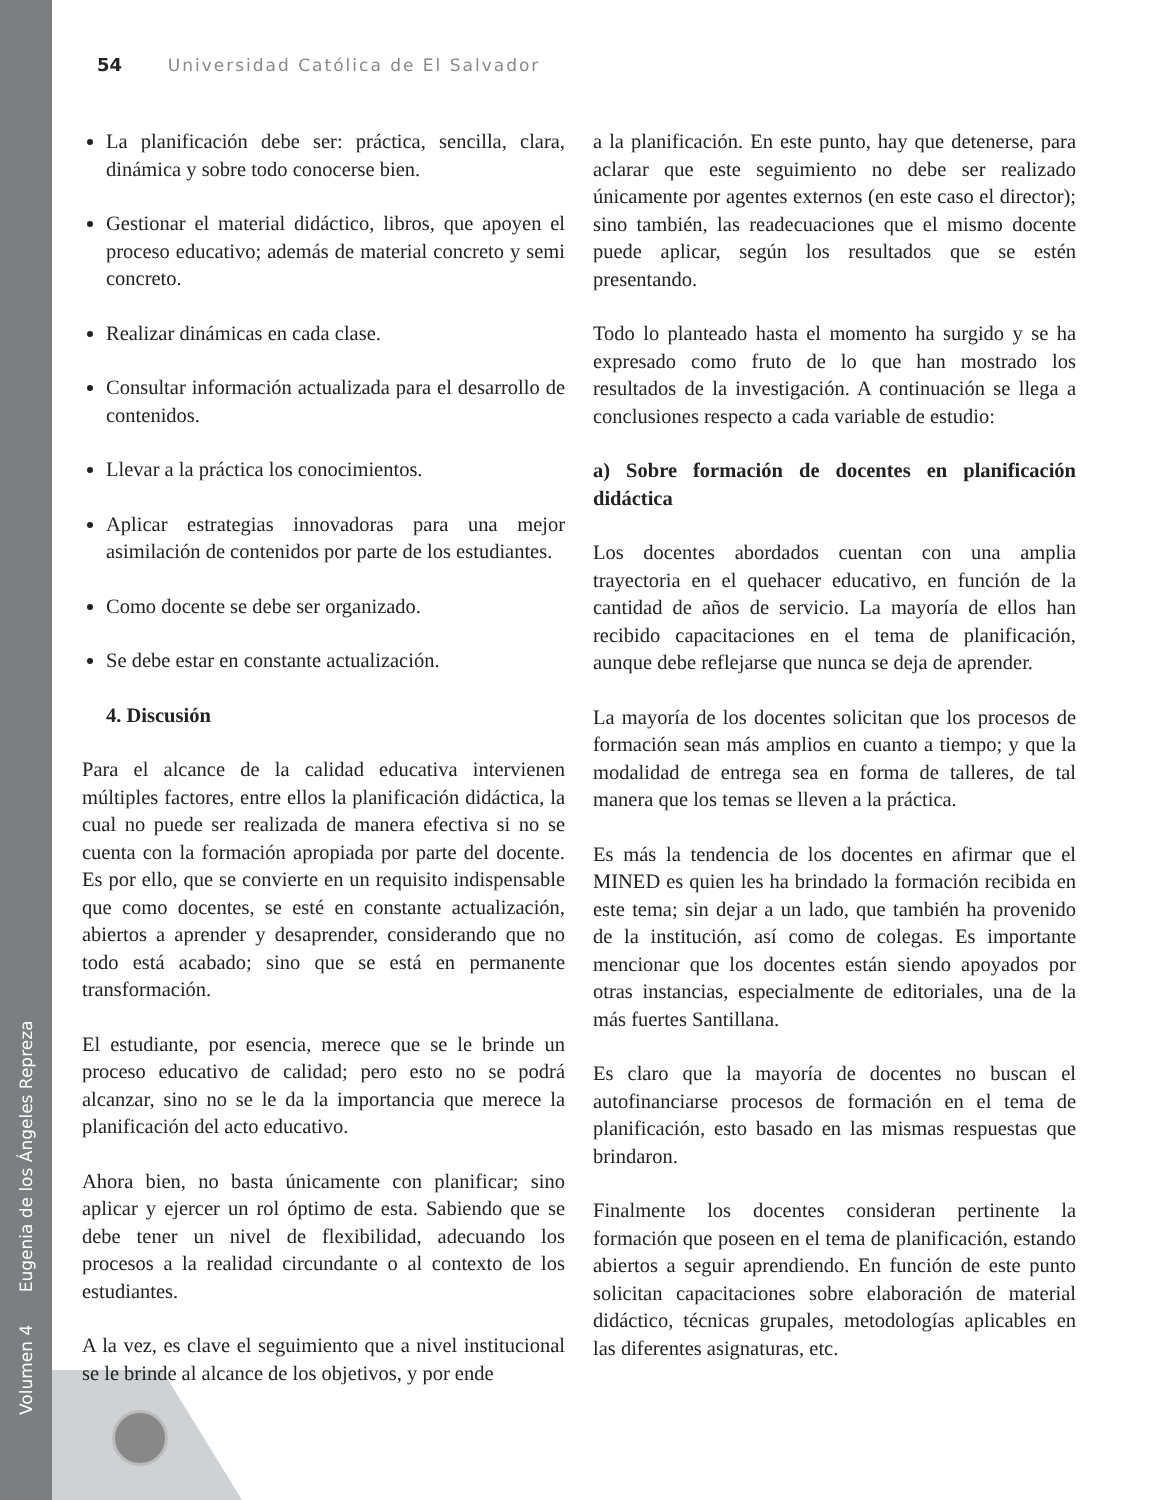Volumen 4 Eugenia de los Ángeles Repreza
54 Universidad Católica de El Salvador
La planificación debe ser: práctica, sencilla, clara, dinámica y sobre todo conocerse bien.
Gestionar el material didáctico, libros, que apoyen el proceso educativo; además de material concreto y semi concreto.
Realizar dinámicas en cada clase.
Consultar información actualizada para el desarrollo de contenidos.
Llevar a la práctica los conocimientos.
Aplicar estrategias innovadoras para una mejor asimilación de contenidos por parte de los estudiantes.
Como docente se debe ser organizado.
Se debe estar en constante actualización.
4. Discusión
Para el alcance de la calidad educativa intervienen múltiples factores, entre ellos la planificación didáctica, la cual no puede ser realizada de manera efectiva si no se cuenta con la formación apropiada por parte del docente. Es por ello, que se convierte en un requisito indispensable que como docentes, se esté en constante actualización, abiertos a aprender y desaprender, considerando que no todo está acabado; sino que se está en permanente transformación.
El estudiante, por esencia, merece que se le brinde un proceso educativo de calidad; pero esto no se podrá alcanzar, sino no se le da la importancia que merece la planificación del acto educativo.
Ahora bien, no basta únicamente con planificar; sino aplicar y ejercer un rol óptimo de esta. Sabiendo que se debe tener un nivel de flexibilidad, adecuando los procesos a la realidad circundante o al contexto de los estudiantes.
A la vez, es clave el seguimiento que a nivel institucional se le brinde al alcance de los objetivos, y por ende
a la planificación. En este punto, hay que detenerse, para aclarar que este seguimiento no debe ser realizado únicamente por agentes externos (en este caso el director); sino también, las readecuaciones que el mismo docente puede aplicar, según los resultados que se estén presentando.
Todo lo planteado hasta el momento ha surgido y se ha expresado como fruto de lo que han mostrado los resultados de la investigación. A continuación se llega a conclusiones respecto a cada variable de estudio:
a) Sobre formación de docentes en planificación didáctica
Los docentes abordados cuentan con una amplia trayectoria en el quehacer educativo, en función de la cantidad de años de servicio. La mayoría de ellos han recibido capacitaciones en el tema de planificación, aunque debe reflejarse que nunca se deja de aprender.
La mayoría de los docentes solicitan que los procesos de formación sean más amplios en cuanto a tiempo; y que la modalidad de entrega sea en forma de talleres, de tal manera que los temas se lleven a la práctica.
Es más la tendencia de los docentes en afirmar que el MINED es quien les ha brindado la formación recibida en este tema; sin dejar a un lado, que también ha provenido de la institución, así como de colegas. Es importante mencionar que los docentes están siendo apoyados por otras instancias, especialmente de editoriales, una de la más fuertes Santillana.
Es claro que la mayoría de docentes no buscan el autofinanciarse procesos de formación en el tema de planificación, esto basado en las mismas respuestas que brindaron.
Finalmente los docentes consideran pertinente la formación que poseen en el tema de planificación, estando abiertos a seguir aprendiendo. En función de este punto solicitan capacitaciones sobre elaboración de material didáctico, técnicas grupales, metodologías aplicables en las diferentes asignaturas, etc.